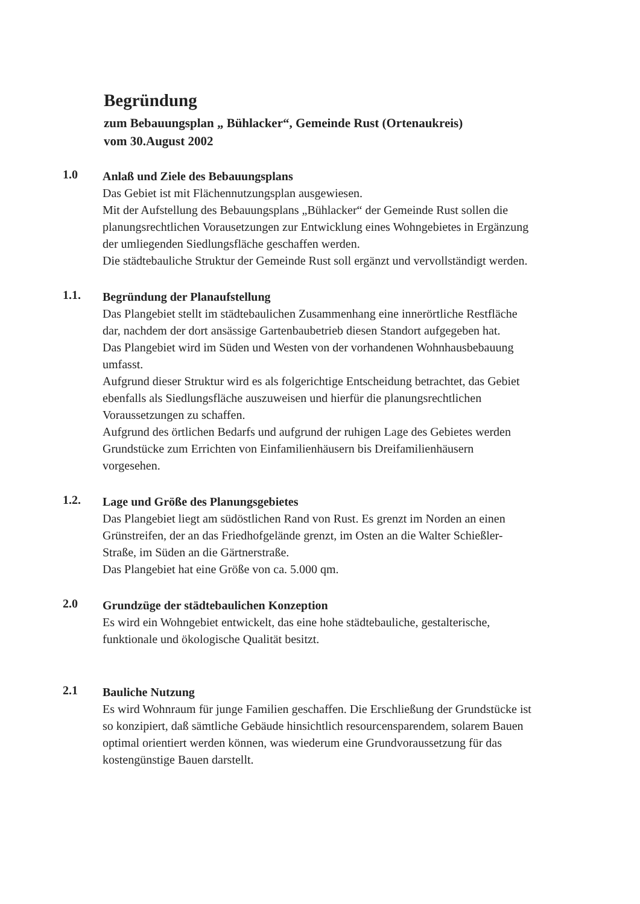Begründung
zum Bebauungsplan „ Bühlacker“, Gemeinde Rust (Ortenaukreis)
vom 30.August 2002
1.0
Anlaß und Ziele des Bebauungsplans
Das Gebiet ist mit Flächennutzungsplan ausgewiesen.
Mit der Aufstellung des Bebauungsplans „Bühlacker“ der Gemeinde Rust sollen die planungsrechtlichen Vorausetzungen zur Entwicklung eines Wohngebietes in Ergänzung der umliegenden Siedlungsfläche geschaffen werden.
Die städtebauliche Struktur der Gemeinde Rust soll ergänzt und vervollständigt werden.
1.1.
Begründung der Planaufstellung
Das Plangebiet stellt im städtebaulichen Zusammenhang eine innerörtliche Restfläche dar, nachdem der dort ansässige Gartenbaubetrieb diesen Standort aufgegeben hat.
Das Plangebiet wird im Süden und Westen von der vorhandenen Wohnhausbebauung umfasst.
Aufgrund dieser Struktur wird es als folgerichtige Entscheidung betrachtet, das Gebiet ebenfalls als Siedlungsfläche auszuweisen und hierfür die planungsrechtlichen Voraussetzungen zu schaffen.
Aufgrund des örtlichen Bedarfs und aufgrund der ruhigen Lage des Gebietes werden Grundstücke zum Errichten von Einfamilienhäusern bis Dreifamilienhäusern vorgesehen.
1.2.
Lage und Größe des Planungsgebietes
Das Plangebiet liegt am südöstlichen Rand von Rust. Es grenzt im Norden an einen Grünstreifen, der an das Friedhofgelände grenzt, im Osten an die Walter Schießler-Straße, im Süden an die Gärtnerstraße.
Das Plangebiet hat eine Größe von ca. 5.000 qm.
2.0
Grundzüge der städtebaulichen Konzeption
Es wird ein Wohngebiet entwickelt, das eine hohe städtebauliche, gestalterische, funktionale und ökologische Qualität besitzt.
2.1
Bauliche Nutzung
Es wird Wohnraum für junge Familien geschaffen. Die Erschließung der Grundstücke ist so konzipiert, daß sämtliche Gebäude hinsichtlich resourcensparendem, solarem Bauen optimal orientiert werden können, was wiederum eine Grundvoraussetzung für das kostengünstige Bauen darstellt.